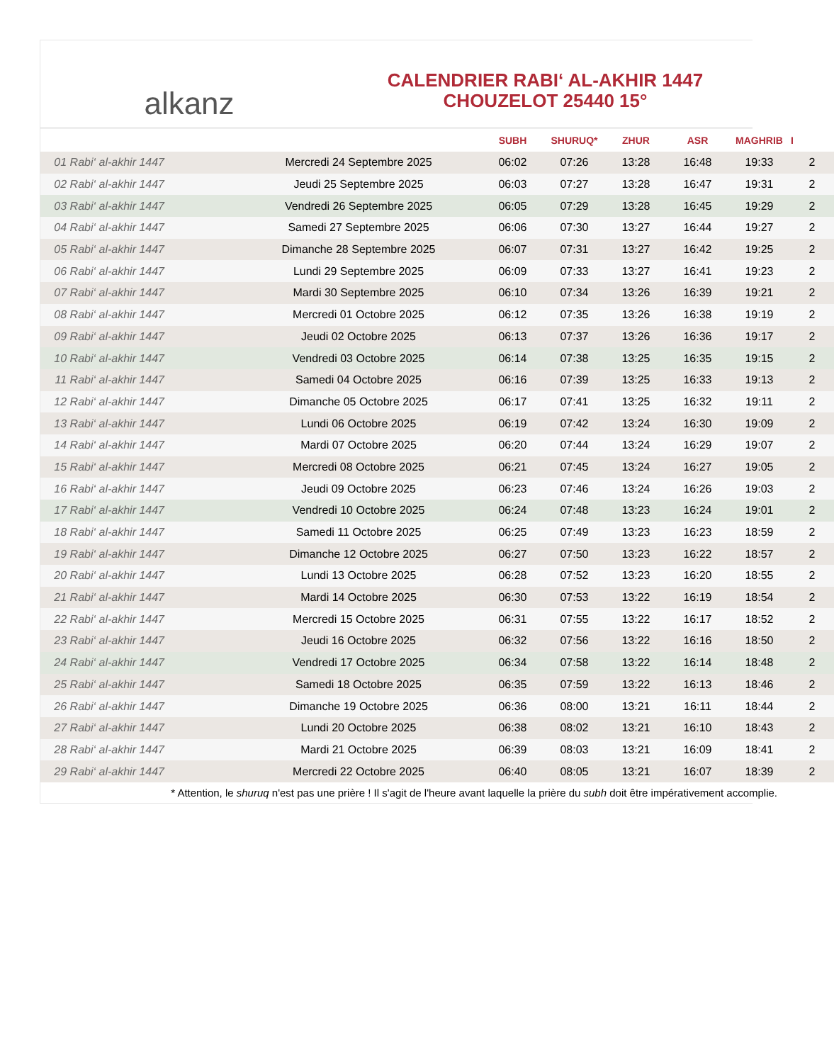alkanz
CALENDRIER RABI‘ AL-AKHIR 1447
CHOUZELOT 25440 15°
| | | SUBH | SHURUQ* | ZHUR | ASR | MAGHRIB | I |
| --- | --- | --- | --- | --- | --- | --- | --- |
| 01 Rabi‘ al-akhir 1447 | Mercredi 24 Septembre 2025 | 06:02 | 07:26 | 13:28 | 16:48 | 19:33 | 2 |
| 02 Rabi‘ al-akhir 1447 | Jeudi 25 Septembre 2025 | 06:03 | 07:27 | 13:28 | 16:47 | 19:31 | 2 |
| 03 Rabi‘ al-akhir 1447 | Vendredi 26 Septembre 2025 | 06:05 | 07:29 | 13:28 | 16:45 | 19:29 | 2 |
| 04 Rabi‘ al-akhir 1447 | Samedi 27 Septembre 2025 | 06:06 | 07:30 | 13:27 | 16:44 | 19:27 | 2 |
| 05 Rabi‘ al-akhir 1447 | Dimanche 28 Septembre 2025 | 06:07 | 07:31 | 13:27 | 16:42 | 19:25 | 2 |
| 06 Rabi‘ al-akhir 1447 | Lundi 29 Septembre 2025 | 06:09 | 07:33 | 13:27 | 16:41 | 19:23 | 2 |
| 07 Rabi‘ al-akhir 1447 | Mardi 30 Septembre 2025 | 06:10 | 07:34 | 13:26 | 16:39 | 19:21 | 2 |
| 08 Rabi‘ al-akhir 1447 | Mercredi 01 Octobre 2025 | 06:12 | 07:35 | 13:26 | 16:38 | 19:19 | 2 |
| 09 Rabi‘ al-akhir 1447 | Jeudi 02 Octobre 2025 | 06:13 | 07:37 | 13:26 | 16:36 | 19:17 | 2 |
| 10 Rabi‘ al-akhir 1447 | Vendredi 03 Octobre 2025 | 06:14 | 07:38 | 13:25 | 16:35 | 19:15 | 2 |
| 11 Rabi‘ al-akhir 1447 | Samedi 04 Octobre 2025 | 06:16 | 07:39 | 13:25 | 16:33 | 19:13 | 2 |
| 12 Rabi‘ al-akhir 1447 | Dimanche 05 Octobre 2025 | 06:17 | 07:41 | 13:25 | 16:32 | 19:11 | 2 |
| 13 Rabi‘ al-akhir 1447 | Lundi 06 Octobre 2025 | 06:19 | 07:42 | 13:24 | 16:30 | 19:09 | 2 |
| 14 Rabi‘ al-akhir 1447 | Mardi 07 Octobre 2025 | 06:20 | 07:44 | 13:24 | 16:29 | 19:07 | 2 |
| 15 Rabi‘ al-akhir 1447 | Mercredi 08 Octobre 2025 | 06:21 | 07:45 | 13:24 | 16:27 | 19:05 | 2 |
| 16 Rabi‘ al-akhir 1447 | Jeudi 09 Octobre 2025 | 06:23 | 07:46 | 13:24 | 16:26 | 19:03 | 2 |
| 17 Rabi‘ al-akhir 1447 | Vendredi 10 Octobre 2025 | 06:24 | 07:48 | 13:23 | 16:24 | 19:01 | 2 |
| 18 Rabi‘ al-akhir 1447 | Samedi 11 Octobre 2025 | 06:25 | 07:49 | 13:23 | 16:23 | 18:59 | 2 |
| 19 Rabi‘ al-akhir 1447 | Dimanche 12 Octobre 2025 | 06:27 | 07:50 | 13:23 | 16:22 | 18:57 | 2 |
| 20 Rabi‘ al-akhir 1447 | Lundi 13 Octobre 2025 | 06:28 | 07:52 | 13:23 | 16:20 | 18:55 | 2 |
| 21 Rabi‘ al-akhir 1447 | Mardi 14 Octobre 2025 | 06:30 | 07:53 | 13:22 | 16:19 | 18:54 | 2 |
| 22 Rabi‘ al-akhir 1447 | Mercredi 15 Octobre 2025 | 06:31 | 07:55 | 13:22 | 16:17 | 18:52 | 2 |
| 23 Rabi‘ al-akhir 1447 | Jeudi 16 Octobre 2025 | 06:32 | 07:56 | 13:22 | 16:16 | 18:50 | 2 |
| 24 Rabi‘ al-akhir 1447 | Vendredi 17 Octobre 2025 | 06:34 | 07:58 | 13:22 | 16:14 | 18:48 | 2 |
| 25 Rabi‘ al-akhir 1447 | Samedi 18 Octobre 2025 | 06:35 | 07:59 | 13:22 | 16:13 | 18:46 | 2 |
| 26 Rabi‘ al-akhir 1447 | Dimanche 19 Octobre 2025 | 06:36 | 08:00 | 13:21 | 16:11 | 18:44 | 2 |
| 27 Rabi‘ al-akhir 1447 | Lundi 20 Octobre 2025 | 06:38 | 08:02 | 13:21 | 16:10 | 18:43 | 2 |
| 28 Rabi‘ al-akhir 1447 | Mardi 21 Octobre 2025 | 06:39 | 08:03 | 13:21 | 16:09 | 18:41 | 2 |
| 29 Rabi‘ al-akhir 1447 | Mercredi 22 Octobre 2025 | 06:40 | 08:05 | 13:21 | 16:07 | 18:39 | 2 |
* Attention, le shuruq n'est pas une prière ! Il s'agit de l'heure avant laquelle la prière du subh doit être impérativement accomplie.